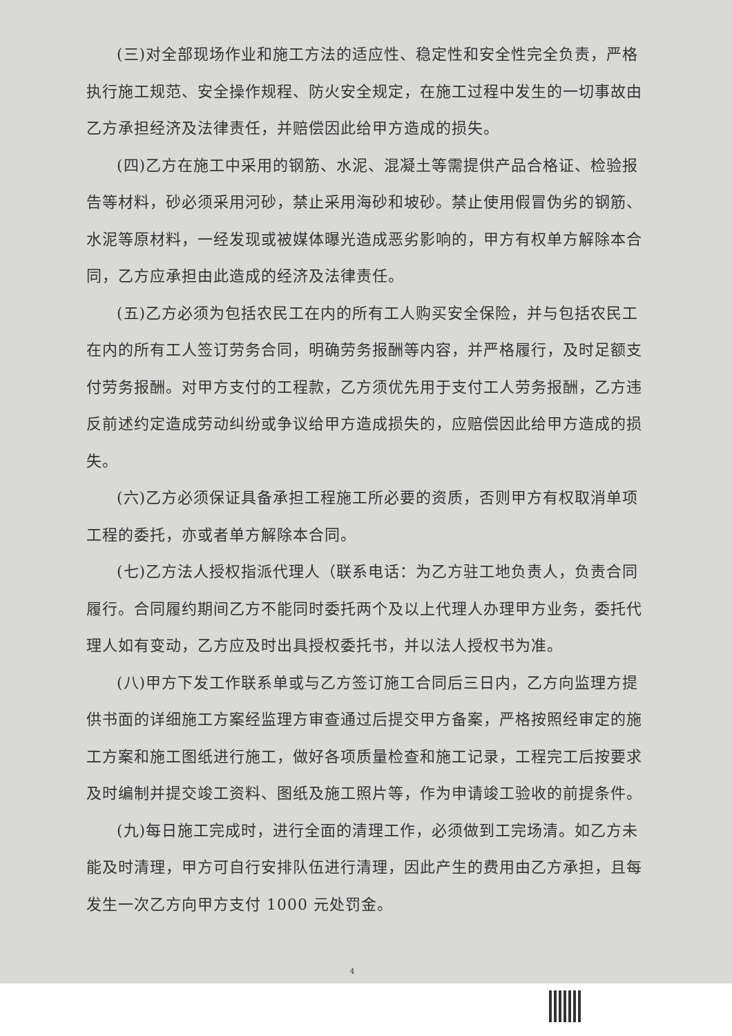(三)对全部现场作业和施工方法的适应性、稳定性和安全性完全负责，严格执行施工规范、安全操作规程、防火安全规定，在施工过程中发生的一切事故由乙方承担经济及法律责任，并赔偿因此给甲方造成的损失。
(四)乙方在施工中采用的钢筋、水泥、混凝土等需提供产品合格证、检验报告等材料，砂必须采用河砂，禁止采用海砂和坡砂。禁止使用假冒伪劣的钢筋、水泥等原材料，一经发现或被媒体曝光造成恶劣影响的，甲方有权单方解除本合同，乙方应承担由此造成的经济及法律责任。
(五)乙方必须为包括农民工在内的所有工人购买安全保险，并与包括农民工在内的所有工人签订劳务合同，明确劳务报酬等内容，并严格履行，及时足额支付劳务报酬。对甲方支付的工程款，乙方须优先用于支付工人劳务报酬，乙方违反前述约定造成劳动纠纷或争议给甲方造成损失的，应赔偿因此给甲方造成的损失。
(六)乙方必须保证具备承担工程施工所必要的资质，否则甲方有权取消单项工程的委托，亦或者单方解除本合同。
(七)乙方法人授权指派代理人（联系电话：为乙方驻工地负责人，负责合同履行。合同履约期间乙方不能同时委托两个及以上代理人办理甲方业务，委托代理人如有变动，乙方应及时出具授权委托书，并以法人授权书为准。
(八)甲方下发工作联系单或与乙方签订施工合同后三日内，乙方向监理方提供书面的详细施工方案经监理方审查通过后提交甲方备案，严格按照经审定的施工方案和施工图纸进行施工，做好各项质量检查和施工记录，工程完工后按要求及时编制并提交竣工资料、图纸及施工照片等，作为申请竣工验收的前提条件。
(九)每日施工完成时，进行全面的清理工作，必须做到工完场清。如乙方未能及时清理，甲方可自行安排队伍进行清理，因此产生的费用由乙方承担，且每发生一次乙方向甲方支付 1000 元处罚金。
4